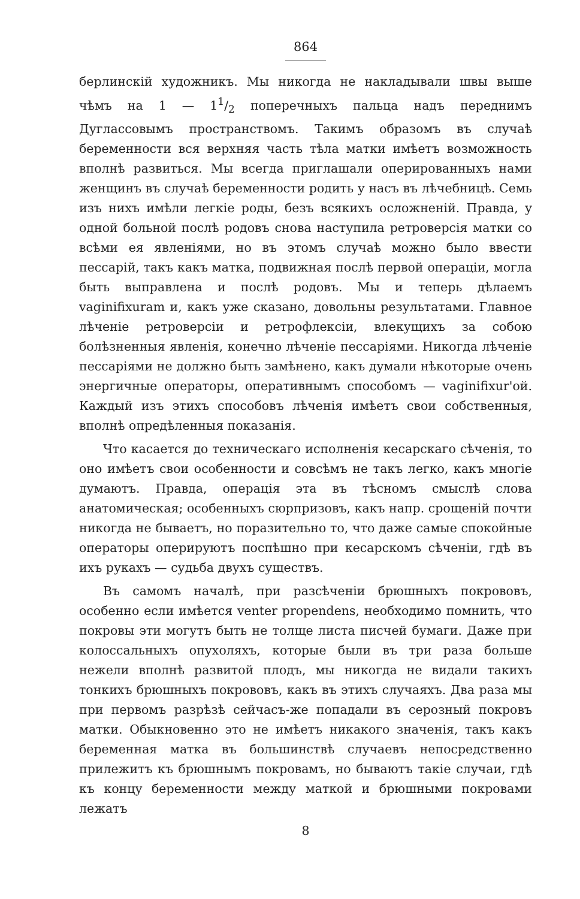864
берлинскій художникъ. Мы никогда не накладывали швы выше чѣмъ на 1 — 11/2 поперечныхъ пальца надъ переднимъ Дугласcовымъ пространствомъ. Такимъ образомъ въ случаѣ беременности вся верхняя часть тѣла матки имѣетъ возможность вполнѣ развиться. Мы всегда приглашали оперированныхъ нами женщинъ въ случаѣ беременности родить у насъ въ лѣчебницѣ. Семь изъ нихъ имѣли легкіе роды, безъ всякихъ осложненій. Правда, у одной больной послѣ родовъ снова наступила ретроверсія матки со всѣми ея явленіями, но въ этомъ случаѣ можно было ввести пессарій, такъ какъ матка, подвижная послѣ первой операціи, могла быть выправлена и послѣ родовъ. Мы и теперь дѣлаемъ vaginifixuram и, какъ уже сказано, довольны результатами. Главное лѣченіе ретроверсіи и ретрофлексіи, влекущихъ за собою болѣзненныя явленія, конечно лѣченіе пессаріями. Никогда лѣченіе пессаріями не должно быть замѣнено, какъ думали нѣкоторые очень энергичные операторы, оперативнымъ способомъ — vaginifixur'ой. Каждый изъ этихъ способовъ лѣченія имѣетъ свои собственныя, вполнѣ опредѣленныя показанія.
Что касается до техническаго исполненія кесарскаго сѣченія, то оно имѣетъ свои особенности и совсѣмъ не такъ легко, какъ многіе думаютъ. Правда, операція эта въ тѣсномъ смыслѣ слова анатомическая; особенныхъ сюрпризовъ, какъ напр. срощеній почти никогда не бываетъ, но поразительно то, что даже самые спокойные операторы оперируютъ поспѣшно при кесарскомъ сѣченіи, гдѣ въ ихъ рукахъ — судьба двухъ существъ.
Въ самомъ началѣ, при разсѣченіи брюшныхъ покрововъ, особенно если имѣется venter propendens, необходимо помнить, что покровы эти могутъ быть не толще листа писчей бумаги. Даже при колоссальныхъ опухоляхъ, которые были въ три раза больше нежели вполнѣ развитой плодъ, мы никогда не видали такихъ тонкихъ брюшныхъ покрововъ, какъ въ этихъ случаяхъ. Два раза мы при первомъ разрѣзѣ сейчасъ-же попадали въ серозный покровъ матки. Обыкновенно это не имѣетъ никакого значенія, такъ какъ беременная матка въ большинствѣ случаевъ непосредственно прилежитъ къ брюшнымъ покровамъ, но бываютъ такіе случаи, гдѣ къ концу беременности между маткой и брюшными покровами лежатъ
8